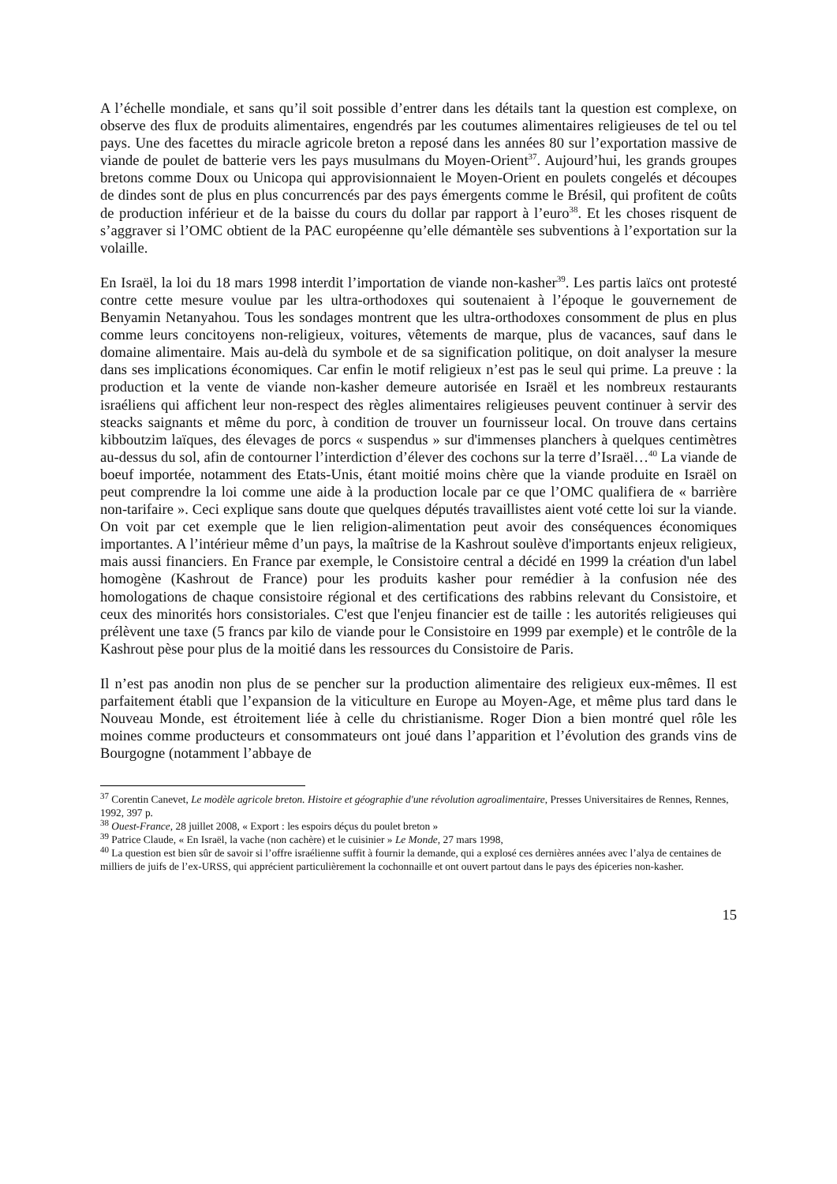A l’échelle mondiale, et sans qu’il soit possible d’entrer dans les détails tant la question est complexe, on observe des flux de produits alimentaires, engendrés par les coutumes alimentaires religieuses de tel ou tel pays. Une des facettes du miracle agricole breton a reposé dans les années 80 sur l’exportation massive de viande de poulet de batterie vers les pays musulmans du Moyen-Orient<sup>37</sup>. Aujourd’hui, les grands groupes bretons comme Doux ou Unicopa qui approvisionnaient le Moyen-Orient en poulets congelés et découpes de dindes sont de plus en plus concurrencés par des pays émergents comme le Brésil, qui profitent de coûts de production inférieur et de la baisse du cours du dollar par rapport à l’euro<sup>38</sup>. Et les choses risquent de s’aggraver si l’OMC obtient de la PAC européenne qu’elle démantèle ses subventions à l’exportation sur la volaille.
En Israël, la loi du 18 mars 1998 interdit l’importation de viande non-kasher<sup>39</sup>. Les partis laïcs ont protesté contre cette mesure voulue par les ultra-orthodoxes qui soutenaient à l’époque le gouvernement de Benyamin Netanyahou. Tous les sondages montrent que les ultra-orthodoxes consomment de plus en plus comme leurs concitoyens non-religieux, voitures, vêtements de marque, plus de vacances, sauf dans le domaine alimentaire. Mais au-delà du symbole et de sa signification politique, on doit analyser la mesure dans ses implications économiques. Car enfin le motif religieux n’est pas le seul qui prime. La preuve : la production et la vente de viande non-kasher demeure autorisée en Israël et les nombreux restaurants israéliens qui affichent leur non-respect des règles alimentaires religieuses peuvent continuer à servir des steacks saignants et même du porc, à condition de trouver un fournisseur local. On trouve dans certains kibboutzim laïques, des élevages de porcs « suspendus » sur d'immenses planchers à quelques centimètres au-dessus du sol, afin de contourner l’interdiction d’élever des cochons sur la terre d’Israël…<sup>40</sup> La viande de boeuf importée, notamment des Etats-Unis, étant moitié moins chère que la viande produite en Israël on peut comprendre la loi comme une aide à la production locale par ce que l’OMC qualifiera de « barrière non-tarifaire ». Ceci explique sans doute que quelques députés travaillistes aient voté cette loi sur la viande. On voit par cet exemple que le lien religion-alimentation peut avoir des conséquences économiques importantes. A l’intérieur même d’un pays, la maîtrise de la Kashrout soulève d'importants enjeux religieux, mais aussi financiers. En France par exemple, le Consistoire central a décidé en 1999 la création d'un label homogène (Kashrout de France) pour les produits kasher pour remédier à la confusion née des homologations de chaque consistoire régional et des certifications des rabbins relevant du Consistoire, et ceux des minorités hors consistoriales. C'est que l'enjeu financier est de taille : les autorités religieuses qui prélèvent une taxe (5 francs par kilo de viande pour le Consistoire en 1999 par exemple) et le contrôle de la Kashrout pèse pour plus de la moitié dans les ressources du Consistoire de Paris.
Il n’est pas anodin non plus de se pencher sur la production alimentaire des religieux eux-mêmes. Il est parfaitement établi que l’expansion de la viticulture en Europe au Moyen-Age, et même plus tard dans le Nouveau Monde, est étroitement liée à celle du christianisme. Roger Dion a bien montré quel rôle les moines comme producteurs et consommateurs ont joué dans l’apparition et l’évolution des grands vins de Bourgogne (notamment l’abbaye de
<sup>37</sup> Corentin Canevet, Le modèle agricole breton. Histoire et géographie d'une révolution agroalimentaire, Presses Universitaires de Rennes, Rennes, 1992, 397 p.
<sup>38</sup> Ouest-France, 28 juillet 2008, « Export : les espoirs déçus du poulet breton »
<sup>39</sup> Patrice Claude, « En Israël, la vache (non cachère) et le cuisinier » Le Monde, 27 mars 1998,
<sup>40</sup> La question est bien sûr de savoir si l’offre israélienne suffit à fournir la demande, qui a explosé ces dernières années avec l’alya de centaines de milliers de juifs de l’ex-URSS, qui apprécient particulièrement la cochonnaille et ont ouvert partout dans le pays des épiceries non-kasher.
15